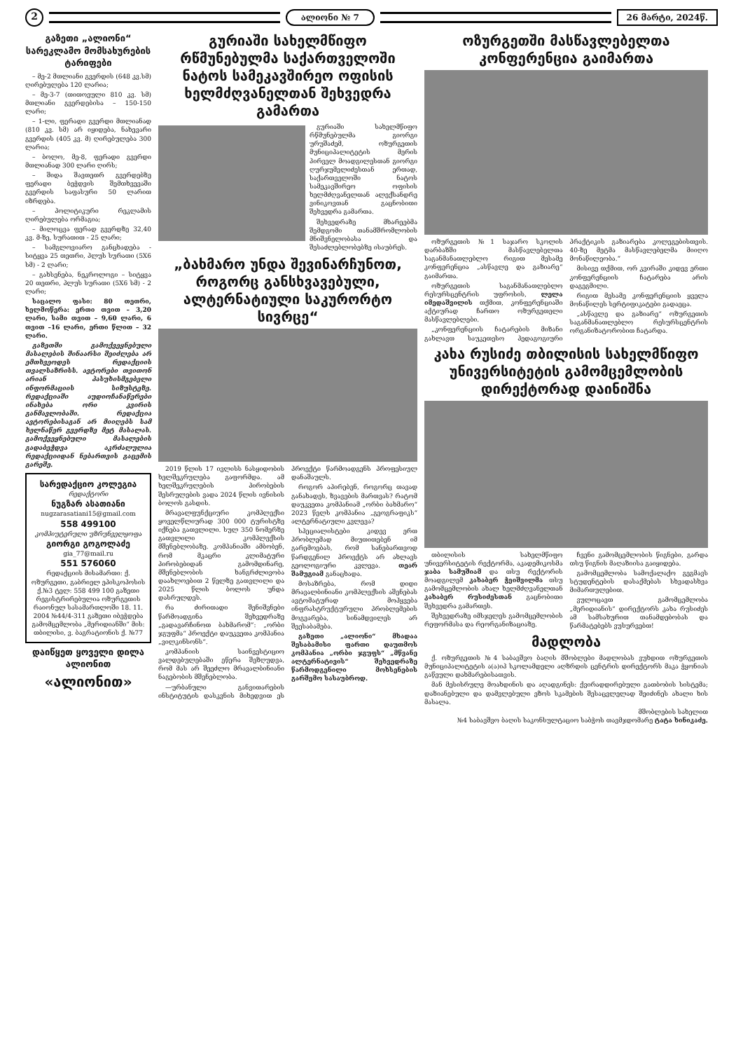2
ალიონი № 7 26 მარტი, 2024წ.
გაზეთი „ალიონი“ სარეკლამო მომსახურების ტარიფები
– მე-2 მთლიანი გვერდის (648 კვ.სმ) ღირებულება 120 ლარია;
– მე-3-7 (თითოეული 810 კვ. სმ) მთლიანი გვერდებისა – 150-150 ლარი;
– 1-ლი, ფერადი გვერდი მთლიანად (810 კვ. სმ) არ იყიდება, ნახევარი გვერდის (405 კვ. მ) ღირებულება 300 ლარია;
– ბოლო, მე-8, ფერადი გვერდი მთლიანად 300 ლარი ღირს;
– შიდა შავთეთრ გვერდებზე ფერადი ბეჭდვის შემთხვევაში გვერდის საფასური 50 ლარით იზრდება.
– პოლიტიკური რეკლამის ღირებულება ორმაგია;
– მილოცვა ფერად გვერდზე 32,40 კვ. მ-ზე, სურათით - 25 ლარი;
– სამგლოვიარო განცხადება - სიტყვა 25 თეთრი, პლუს სურათი (5X6 სმ) - 2 ლარი;
– გახსენება, ნეკროლოგი – სიტყვა 20 თეთრი, პლუს სურათი (5X6 სმ) - 2 ლარი;
საცალო ფასი: 80 თეთრი, ხელმოწერა: ერთი თვით – 3,20 ლარი, სამი თვით – 9,60 ლარი, 6 თვით –16 ლარი, ერთი წლით – 32 ლარი.
გაზეთში გამოქვეყნებული მასალების შინაარსი შეიძლება არ ემთხვეოდეს რედაქციის თვალსაზრისს. ავტორები თვითონ არიან პასუხისმგებელი ინფორმაციის სიზუსტეზე. რედაქციაში აუდიოჩანაწერები ინახება ორი კვირის განმავლობაში. რედაქცია ავტორებისაგან არ მიიღებს სამ ხელნაწერ გვერდზე მეტ მასალას. გამოქვეყნებული მასალების გადაბეჭდვა აკრძალულია რედაქციიდან ნებართვის გაცემის გარეშე.
სარედაქციო კოლეგია
რედაქტორი
ნუგზარ ასათიანი
nugzarasatiani15@gmail.com
558 499100
კომპიუტერული უზრუნველყოფა
გიორგი გოგოლაძე
gia_77@mail.ru
551 576060
რედაქციის მისამართი: ქ. ოზურგეთი, გაბრიელ ეპისკოპოსის ქ.№3 ტელ: 558 499 100 გაზეთი რეგისტრირებულია ოზურგეთის რაიონულ სასამართლოში 18. 11. 2004 №44/4-311 გაზეთი იბეჭდება გამომცემლობა „მერიდიანში“ მის: თბილისი, ვ. ბაგრატიონის ქ. №77
დაიწყეთ ყოველი დილა ალიონით
«ალიონით»
გურიაში სახელმწიფო რწმუნებულმა საქართველოში ნატოს სამეკავშირეო ოფისის ხელმძღვანელთან შეხვედრა გამართა
გურიაში სახელმწიფო რწმუნებულმა გიორგი ურუშაძემ, ოზურგეთის მუნიციპალიტეტის მერის პირველ მოადგილესთან გიორგი ღურჯუმელიძესთან ერთად, საქართველოში ნატოს სამეკავშირეო ოფისის ხელმძღვანელთან ალექსანდრე ვინიკოვთან გაცნობითი შეხვედრა გამართა.
შეხვედრაზე მხარეებმა შემდგომი თანამშრომლობის მნიშვნელობასა და შესაძლებლობებზე ისაუბრეს.
„ბახმარო უნდა შევინარჩუნოთ, როგორც განსხვავებული, ალტერნატიული საკურორტო სივრცე“
2019 წლის 17 ივლისს ნასყიდობის ხელშეკრულება გაფორმდა. ამ ხელშეკრულების პირობების შესრულების ვადა 2024 წლის ივნისის ბოლოს გასდის.
მრავალფუნქციური კომპლექსი ყოველწლიურად 300 000 ტურისტზე იქნება გათვლილი. სულ 350 ნომერზე გათვლილი კომპლექსის მშენებლობაზე. კომპანიაში ამბობენ, რომ მკაცრი კლიმატური პირობებიდან გამომდინარე, მშენებლობის ხანგრძლივობა დაახლოებით 2 წელზე გათვლილი და 2025 წლის ბოლოს უნდა დასრულდეს.
რა ძირითადი შენიშვნები წარმოადგინა შეხვედრაზე „გადავარჩინოთ ბახმარომ“: „ორბი ჯგუფმა“ პროექტი დაუკვეთა კომპანია „ვილკინსონს“.
კომპანიის საინვესტიციო ვალდებულებაში ეწერა შეზღუდვა, რომ მას არ შეეძლო მრავალბინიანი ნაგებობის მშენებლობა.
—ურბანული განვითარების ინსტიტუტის დასკვნის მიხედვით ეს პროექტი წარმოადგენს პროფესიულ დანაშაულს.
როგორ აპირებენ, როგორც თავად განახადეს, ზვავების მართვას? რატომ დაუკვეთა კომპანიამ „ორბი ბახმარო“ 2023 წელს კომპანია „გეოგრაფიკს“ ალტერნატიული კვლევა?
სპეციალისტები კიდევ ერთ პრობლემად მიუთითებენ იმ გარემოებას, რომ სანებართვოდ წარდგენილ პროექტს არ ახლავს გეოლოგიური კვლევა. თეარ შამუგიამ განაცხადა.
მოსაზრება, რომ დიდი მრავალბინიანი კომპლექსის აშენებას ავტომატურად მოჰყვება ინფრასტრუქტურული პრობლემების მოგვარება, სინამდვილეს არ შეესაბამება.
გაზეთი „ალიონი“ მხადაა შესაბამისი ფართი დაუთმოს კომპანია „ორბი ჯგუფს“ „მწვანე ალტერნატივის“ შეხვედრაზე წარმოდგენილი მოხსენების გარშემო სასაუბროდ.
ოზურგეთში მასწავლებელთა კონფერენცია გაიმართა
ოზურგეთის №1 საჯარო სკოლის დარბაზში მასწავლებელთა საგანმანათლებლო რიგით მესამე კონფერენცია „ასწავლე და გაზიარე“ გაიმართა.
ოზურგეთის საგანმანათლებლო რესურსცენტრის უფროსის, ლელა იმედაშვილის თქმით, კონფერენციაში აქტიურად ჩართო ოზურგეთელი მასწავლებლები.
„კონფერენციის ჩატარების მიზანი გახლავთ საუკეთესო პედაგოგიური პრაქტიკის გაზიარება კოლეგებისთვის. 40-ზე მეტმა მასწავლებელმა მიიღო მონაწილეობა.“
მისივე თქმით, ორ კვირაში კიდევ ერთი კონფერენციის ჩატარება არის დაგეგმილი.
რიგით მესამე კონფერენციის ყველა მონაწილეს სერტიფიკატები გადაეცა.
„ასწავლე და გაზიარე“ ოზურგეთის საგანმანათლებლო რესურსცენტრის ორგანიზატორობით ჩატარდა.
კახა რუსიძე თბილისის სახელმწიფო უნივერსიტეტის გამომცემლობის დირექტორად დაინიშნა
თბილისის სახელმწიფო უნივერსიტეტის რექტორმა, აკადემიკოსმა ჯაბა სამუშიამ და თსუ რექტორის მოადგილემ კახაბერ ჭეიშვილმა თსუ გამომცემლობის ახალ ხელმძღვანელთან კახაბერ რუსიძესთან გაცნობითი შეხვედრა გამართეს.
შეხვედრაზე იმსჯელეს გამომცემლობის რეფორმასა და რეორგანიზაციაზე.
ჩვენი გამომცემლობის წიგნები, გარდა თსუ წიგნის მაღაზიისა გაიყიდება.
გამომცემლობა სამოქალაქო გეგმავს სტუდენტების დასაქმებას სხვადასხვა მიმართულებით.
ვულოცავთ გამომცემლობა „მერიდიანის“ დირექტორს კახა რუსიძეს ამ სამსახურით თანამდებობას და წარმატებებს ვუსურვებთ!
მადლობა
ქ. ოზურგეთის №4 საბავშვო ბაღის მშობლები მადლობას ვუხდით ოზურგეთის მუნიციპალიტეტის ა(ა)იპ სკოლამდელი აღზრდის ცენტრის დირექტორს მაკა ჭყონიას გაწეული დახმარებისათვის.
მან მესისრულე მოახდინის და აღადგინეს: ქვირადდირებული გათბობის სისტემა; დაზიანებული და დამვლებული ეზოს სკამების შესაცვლელად შეიძინეს ახალი ხის მასალა.
მშობლების სახელით
№4 საბავშვო ბაღის საკონსულტაციო საბჭოს თავმჯდომარე ტატა ხინიკაძე.